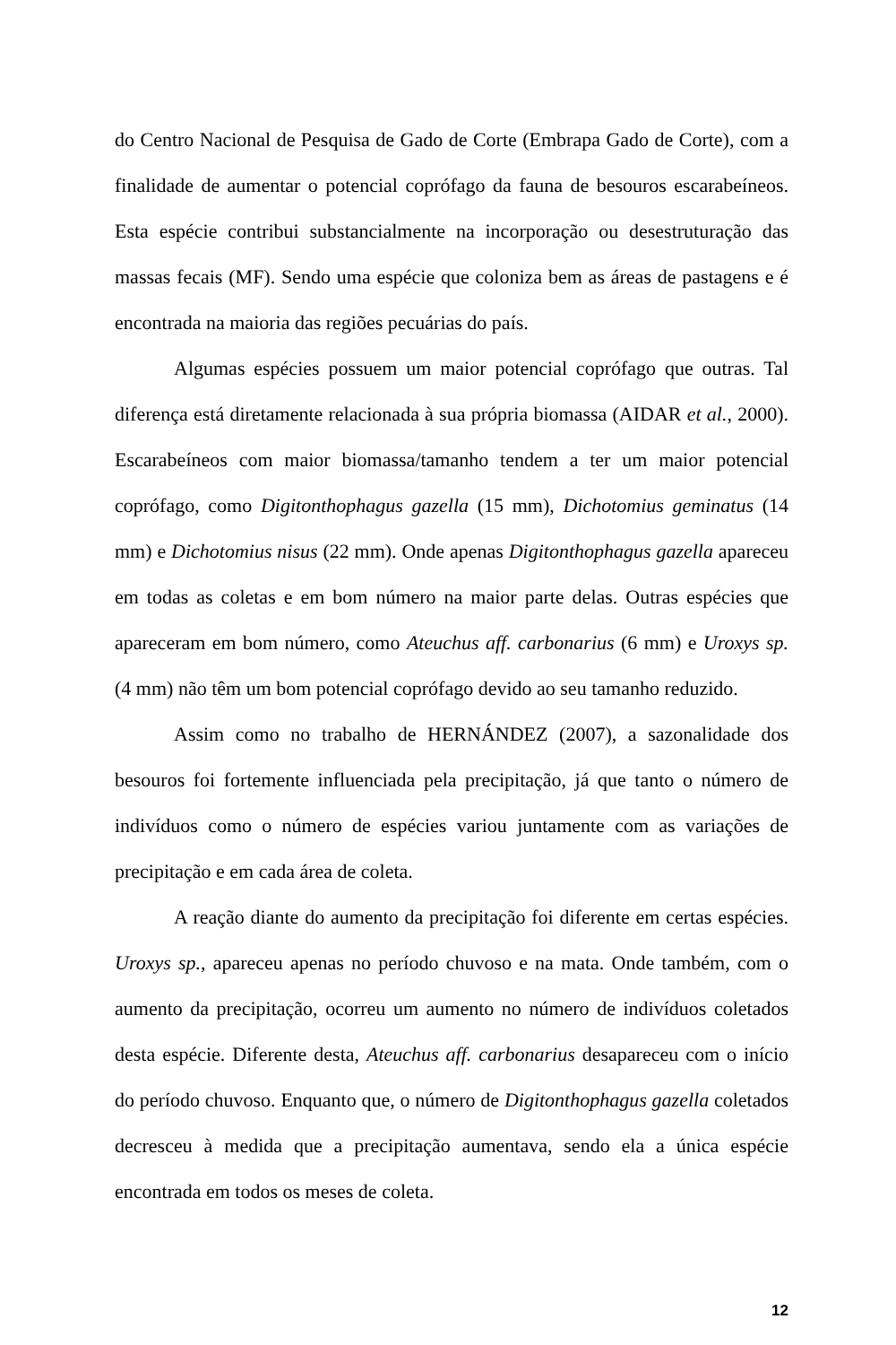do Centro Nacional de Pesquisa de Gado de Corte (Embrapa Gado de Corte), com a finalidade de aumentar o potencial coprófago da fauna de besouros escarabeíneos. Esta espécie contribui substancialmente na incorporação ou desestruturação das massas fecais (MF). Sendo uma espécie que coloniza bem as áreas de pastagens e é encontrada na maioria das regiões pecuárias do país.
Algumas espécies possuem um maior potencial coprófago que outras. Tal diferença está diretamente relacionada à sua própria biomassa (AIDAR et al., 2000). Escarabeíneos com maior biomassa/tamanho tendem a ter um maior potencial coprófago, como Digitonthophagus gazella (15 mm), Dichotomius geminatus (14 mm) e Dichotomius nisus (22 mm). Onde apenas Digitonthophagus gazella apareceu em todas as coletas e em bom número na maior parte delas. Outras espécies que apareceram em bom número, como Ateuchus aff. carbonarius (6 mm) e Uroxys sp. (4 mm) não têm um bom potencial coprófago devido ao seu tamanho reduzido.
Assim como no trabalho de HERNÁNDEZ (2007), a sazonalidade dos besouros foi fortemente influenciada pela precipitação, já que tanto o número de indivíduos como o número de espécies variou juntamente com as variações de precipitação e em cada área de coleta.
A reação diante do aumento da precipitação foi diferente em certas espécies. Uroxys sp., apareceu apenas no período chuvoso e na mata. Onde também, com o aumento da precipitação, ocorreu um aumento no número de indivíduos coletados desta espécie. Diferente desta, Ateuchus aff. carbonarius desapareceu com o início do período chuvoso. Enquanto que, o número de Digitonthophagus gazella coletados decresceu à medida que a precipitação aumentava, sendo ela a única espécie encontrada em todos os meses de coleta.
12